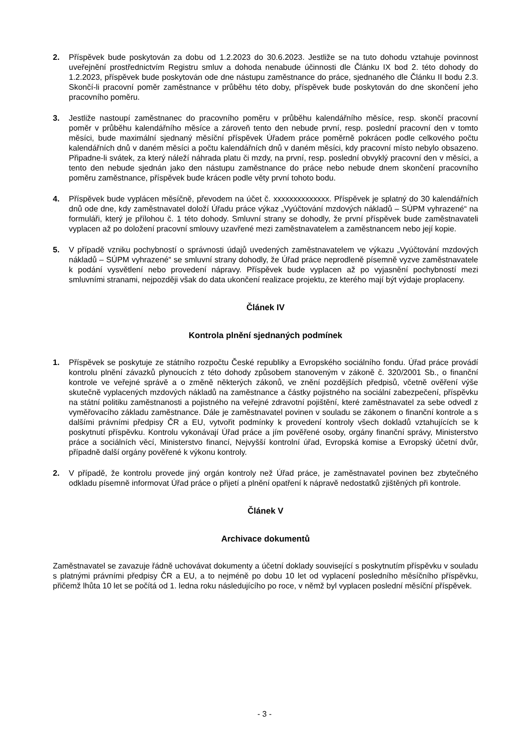2. Příspěvek bude poskytován za dobu od 1.2.2023 do 30.6.2023. Jestliže se na tuto dohodu vztahuje povinnost uveřejnění prostřednictvím Registru smluv a dohoda nenabude účinnosti dle Článku IX bod 2. této dohody do 1.2.2023, příspěvek bude poskytován ode dne nástupu zaměstnance do práce, sjednaného dle Článku II bodu 2.3. Skončí-li pracovní poměr zaměstnance v průběhu této doby, příspěvek bude poskytován do dne skončení jeho pracovního poměru.
3. Jestliže nastoupí zaměstnanec do pracovního poměru v průběhu kalendářního měsíce, resp. skončí pracovní poměr v průběhu kalendářního měsíce a zároveň tento den nebude první, resp. poslední pracovní den v tomto měsíci, bude maximální sjednaný měsíční příspěvek Úřadem práce poměrně pokrácen podle celkového počtu kalendářních dnů v daném měsíci a počtu kalendářních dnů v daném měsíci, kdy pracovní místo nebylo obsazeno. Připadne-li svátek, za který náleží náhrada platu či mzdy, na první, resp. poslední obvyklý pracovní den v měsíci, a tento den nebude sjednán jako den nástupu zaměstnance do práce nebo nebude dnem skončení pracovního poměru zaměstnance, příspěvek bude krácen podle věty první tohoto bodu.
4. Příspěvek bude vyplácen měsíčně, převodem na účet č. xxxxxxxxxxxxxx. Příspěvek je splatný do 30 kalendářních dnů ode dne, kdy zaměstnavatel doloží Úřadu práce výkaz „Vyúčtování mzdových nákladů – SÚPM vyhrazené“ na formuláři, který je přílohou č. 1 této dohody. Smluvní strany se dohodly, že první příspěvek bude zaměstnavateli vyplacen až po doložení pracovní smlouvy uzavřené mezi zaměstnavatelem a zaměstnancem nebo její kopie.
5. V případě vzniku pochybností o správnosti údajů uvedených zaměstnavatelem ve výkazu „Vyúčtování mzdových nákladů – SÚPM vyhrazené“ se smluvní strany dohodly, že Úřad práce neprodleně písemně vyzve zaměstnavatele k podání vysvětlení nebo provedení nápravy. Příspěvek bude vyplacen až po vyjasnění pochybností mezi smluvními stranami, nejpozději však do data ukončení realizace projektu, ze kterého mají být výdaje proplaceny.
Článek IV
Kontrola plnění sjednaných podmínek
1. Příspěvek se poskytuje ze státního rozpočtu České republiky a Evropského sociálního fondu. Úřad práce provádí kontrolu plnění závazků plynoucích z této dohody způsobem stanoveným v zákoně č. 320/2001 Sb., o finanční kontrole ve veřejné správě a o změně některých zákonů, ve znění pozdějších předpisů, včetně ověření výše skutečně vyplacených mzdových nákladů na zaměstnance a částky pojistného na sociální zabezpečení, příspěvku na státní politiku zaměstnanosti a pojistného na veřejné zdravotní pojištění, které zaměstnavatel za sebe odvedl z vyměřovacího základu zaměstnance. Dále je zaměstnavatel povinen v souladu se zákonem o finanční kontrole a s dalšími právními předpisy ČR a EU, vytvořit podmínky k provedení kontroly všech dokladů vztahujících se k poskytnutí příspěvku. Kontrolu vykonávají Úřad práce a jím pověřené osoby, orgány finanční správy, Ministerstvo práce a sociálních věcí, Ministerstvo financí, Nejvyšší kontrolní úřad, Evropská komise a Evropský účetní dvůr, případně další orgány pověřené k výkonu kontroly.
2. V případě, že kontrolu provede jiný orgán kontroly než Úřad práce, je zaměstnavatel povinen bez zbytečného odkladu písemně informovat Úřad práce o přijetí a plnění opatření k nápravě nedostatků zjištěných při kontrole.
Článek V
Archivace dokumentů
Zaměstnavatel se zavazuje řádně uchovávat dokumenty a účetní doklady související s poskytnutím příspěvku v souladu s platnými právními předpisy ČR a EU, a to nejméně po dobu 10 let od vyplacení posledního měsíčního příspěvku, přičemž lhůta 10 let se počítá od 1. ledna roku následujícího po roce, v němž byl vyplacen poslední měsíční příspěvek.
- 3 -